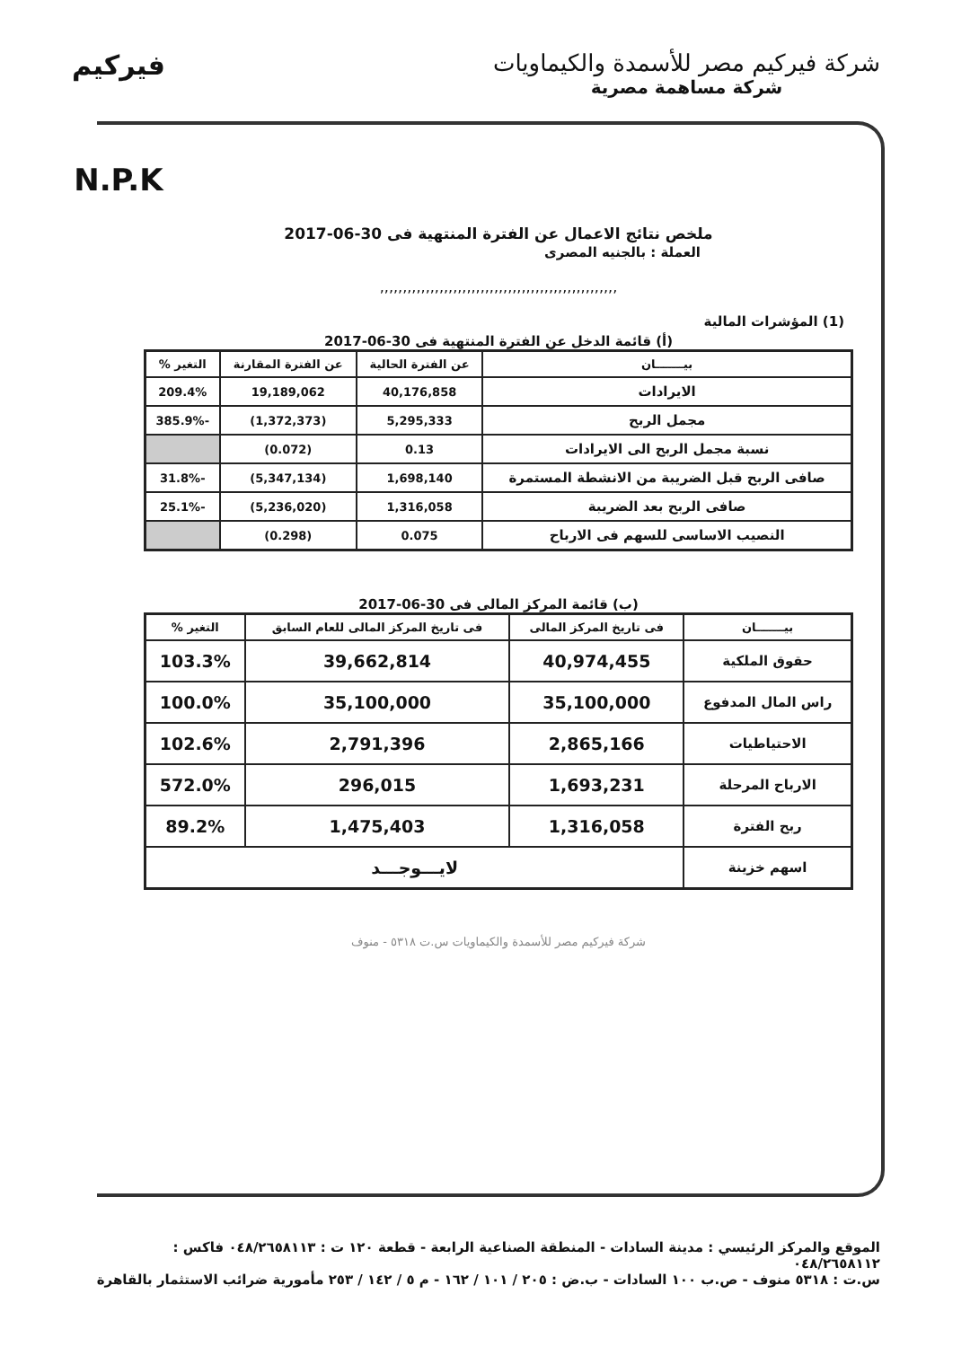شركة فيركيم مصر للأسمدة والكيماويات
شركة مساهمة مصرية
فيركيم
N.P.K
ملخص نتائج الاعمال عن الفترة المنتهية فى 30-06-2017
العملة : بالجنيه المصرى
,,,,,,,,,,,,,,,,,,,,,,,,,,,,,,,,,,,,,,,,,,,,,,,,,,,,
(1) المؤشرات المالية
(أ) قائمة الدخل عن الفترة المنتهية فى 30-06-2017
| بيـــــــان | عن الفترة الحالية | عن الفترة المقارنة | التغير % |
| --- | --- | --- | --- |
| الايرادات | 40,176,858 | 19,189,062 | 209.4% |
| مجمل الربح | 5,295,333 | (1,372,373) | -385.9% |
| نسبة مجمل الربح الى الايرادات | 0.13 | (0.072) | |
| صافى الربح قبل الضريبة من الانشطة المستمرة | 1,698,140 | (5,347,134) | -31.8% |
| صافى الربح بعد الضريبة | 1,316,058 | (5,236,020) | -25.1% |
| النصيب الاساسى للسهم فى الارباح | 0.075 | (0.298) | |
(ب) قائمة المركز المالى فى 30-06-2017
| بيـــــــان | فى تاريخ المركز المالى | فى تاريخ المركز المالى للعام السابق | التغير % |
| --- | --- | --- | --- |
| حقوق الملكية | 40,974,455 | 39,662,814 | 103.3% |
| راس المال المدفوع | 35,100,000 | 35,100,000 | 100.0% |
| الاحتياطيات | 2,865,166 | 2,791,396 | 102.6% |
| الارباح المرحلة | 1,693,231 | 296,015 | 572.0% |
| ربح الفترة | 1,316,058 | 1,475,403 | 89.2% |
| اسهم خزينة | لايـــوجـــد | | |
شركة فيركيم مصر للأسمدة والكيماويات س.ت ٥٣١٨ - منوف
الموقع والمركز الرئيسي : مدينة السادات - المنطقة الصناعية الرابعة - قطعة ١٢٠ ت : ٠٤٨/٢٦٥٨١١٣ فاكس : ٠٤٨/٢٦٥٨١١٢
س.ت : ٥٣١٨ منوف - ص.ب ١٠٠ السادات - ب.ض : ٢٠٥ / ١٠١ / ١٦٢ - م ٥ / ١٤٢ / ٢٥٣ مأمورية ضرائب الاستثمار بالقاهرة